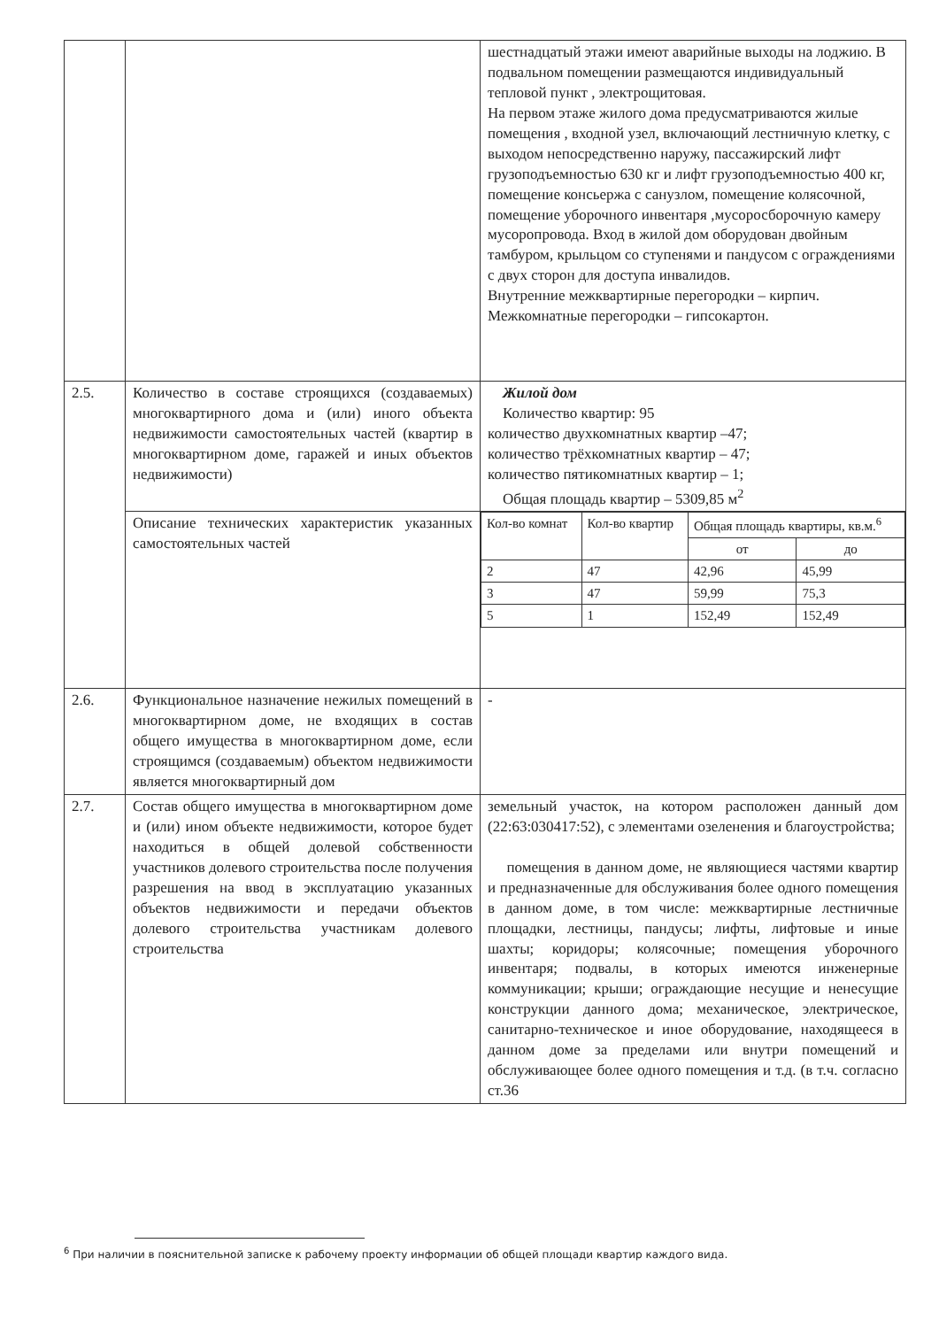| | | шестнадцатый этажи имеют аварийные выходы на лоджию. В подвальном помещении размещаются индивидуальный тепловой пункт , электрощитовая. На первом этаже жилого дома предусматриваются жилые помещения , входной узел, включающий лестничную клетку, с выходом непосредственно наружу, пассажирский лифт грузоподъемностью 630 кг и лифт грузоподъемностью 400 кг, помещение консьержа с санузлом, помещение колясочной, помещение уборочного инвентаря ,мусоросборочную камеру мусоропровода. Вход в жилой дом оборудован двойным тамбуром, крыльцом со ступенями и пандусом с ограждениями с двух сторон для доступа инвалидов. Внутренние межквартирные перегородки – кирпич. Межкомнатные перегородки – гипсокартон. |
| 2.5. | Количество в составе строящихся (создаваемых) многоквартирного дома и (или) иного объекта недвижимости самостоятельных частей (квартир в многоквартирном доме, гаражей и иных объектов недвижимости) | Жилой дом Количество квартир: 95 количество двухкомнатных квартир –47; количество трёхкомнатных квартир – 47; количество пятикомнатных квартир – 1; Общая площадь квартир – 5309,85 м<sup>2</sup> |
| | Описание технических характеристик указанных самостоятельных частей | / Кол-во комнат / Кол-во квартир / Общая площадь квартиры, кв.м.<sup>6</sup> / / / --- / --- / --- / --- / / / / от / до / / 2 / 47 / 42,96 / 45,99 / / 3 / 47 / 59,99 / 75,3 / / 5 / 1 / 152,49 / 152,49 / |
| 2.6. | Функциональное назначение нежилых помещений в многоквартирном доме, не входящих в состав общего имущества в многоквартирном доме, если строящимся (создаваемым) объектом недвижимости является многоквартирный дом | - |
| 2.7. | Состав общего имущества в многоквартирном доме и (или) ином объекте недвижимости, которое будет находиться в общей долевой собственности участников долевого строительства после получения разрешения на ввод в эксплуатацию указанных объектов недвижимости и передачи объектов долевого строительства участникам долевого строительства | земельный участок, на котором расположен данный дом (22:63:030417:52), с элементами озеленения и благоустройства; помещения в данном доме, не являющиеся частями квартир и предназначенные для обслуживания более одного помещения в данном доме, в том числе: межквартирные лестничные площадки, лестницы, пандусы; лифты, лифтовые и иные шахты; коридоры; колясочные; помещения уборочного инвентаря; подвалы, в которых имеются инженерные коммуникации; крыши; ограждающие несущие и ненесущие конструкции данного дома; механическое, электрическое, санитарно-техническое и иное оборудование, находящееся в данном доме за пределами или внутри помещений и обслуживающее более одного помещения и т.д. (в т.ч. согласно ст.36 |
<sup>6</sup> При наличии в пояснительной записке к рабочему проекту информации об общей площади квартир каждого вида.